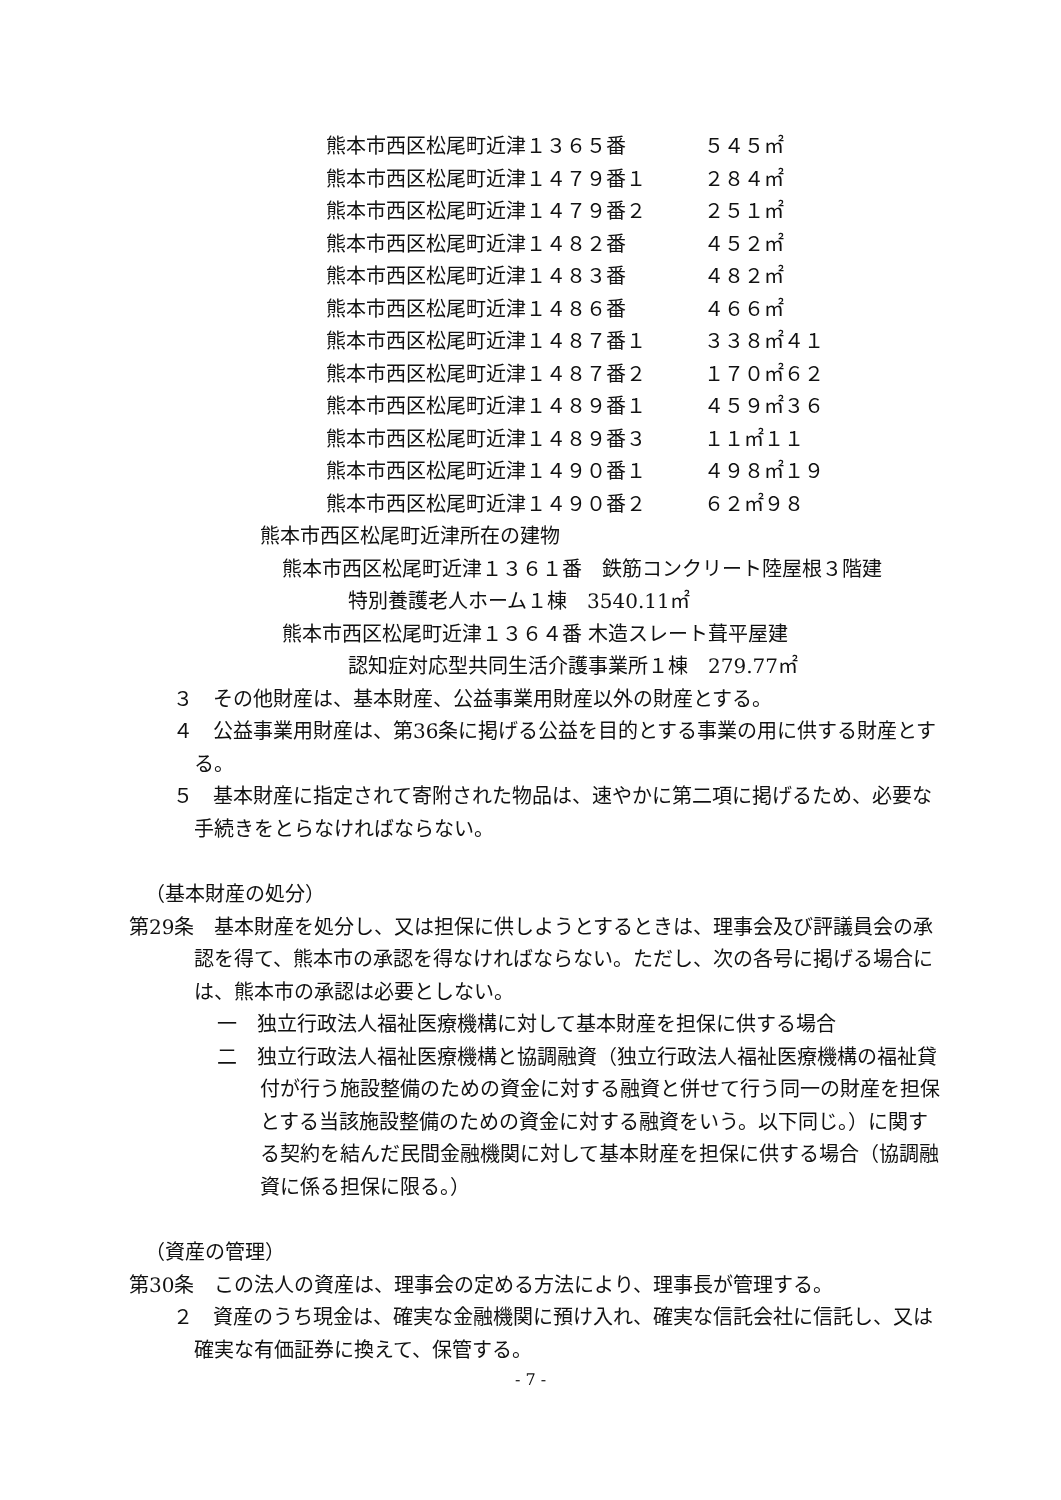熊本市西区松尾町近津１３６５番 ５４５㎡
熊本市西区松尾町近津１４７９番１ ２８４㎡
熊本市西区松尾町近津１４７９番２ ２５１㎡
熊本市西区松尾町近津１４８２番 ４５２㎡
熊本市西区松尾町近津１４８３番 ４８２㎡
熊本市西区松尾町近津１４８６番 ４６６㎡
熊本市西区松尾町近津１４８７番１ ３３８㎡４１
熊本市西区松尾町近津１４８７番２ １７０㎡６２
熊本市西区松尾町近津１４８９番１ ４５９㎡３６
熊本市西区松尾町近津１４８９番３ １１㎡１１
熊本市西区松尾町近津１４９０番１ ４９８㎡１９
熊本市西区松尾町近津１４９０番２ ６２㎡９８
熊本市西区松尾町近津所在の建物
熊本市西区松尾町近津１３６１番　鉄筋コンクリート陸屋根３階建
特別養護老人ホーム１棟　3540.11㎡
熊本市西区松尾町近津１３６４番 木造スレート葺平屋建
認知症対応型共同生活介護事業所１棟　279.77㎡
３　その他財産は、基本財産、公益事業用財産以外の財産とする。
４　公益事業用財産は、第36条に掲げる公益を目的とする事業の用に供する財産とする。
５　基本財産に指定されて寄附された物品は、速やかに第二項に掲げるため、必要な手続きをとらなければならない。
（基本財産の処分）
第29条　基本財産を処分し、又は担保に供しようとするときは、理事会及び評議員会の承認を得て、熊本市の承認を得なければならない。ただし、次の各号に掲げる場合には、熊本市の承認は必要としない。
一　独立行政法人福祉医療機構に対して基本財産を担保に供する場合
二　独立行政法人福祉医療機構と協調融資（独立行政法人福祉医療機構の福祉貸付が行う施設整備のための資金に対する融資と併せて行う同一の財産を担保とする当該施設整備のための資金に対する融資をいう。以下同じ。）に関する契約を結んだ民間金融機関に対して基本財産を担保に供する場合（協調融資に係る担保に限る。）
（資産の管理）
第30条　この法人の資産は、理事会の定める方法により、理事長が管理する。
２　資産のうち現金は、確実な金融機関に預け入れ、確実な信託会社に信託し、又は確実な有価証券に換えて、保管する。
- 7 -